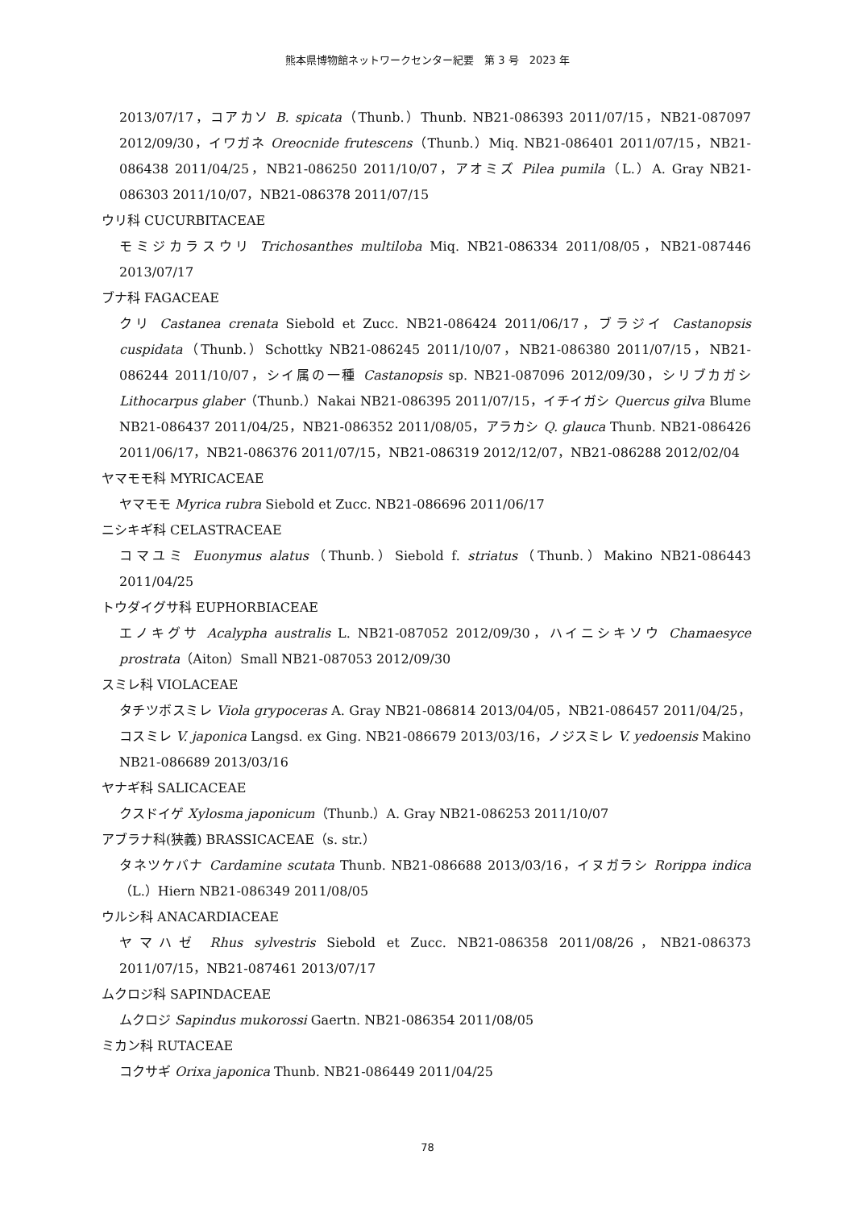熊本県博物館ネットワークセンター紀要　第 3 号　2023 年
2013/07/17，コアカソ B. spicata（Thunb.）Thunb. NB21-086393 2011/07/15，NB21-087097 2012/09/30，イワガネ Oreocnide frutescens（Thunb.）Miq. NB21-086401 2011/07/15，NB21-086438 2011/04/25，NB21-086250 2011/10/07，アオミズ Pilea pumila（L.）A. Gray NB21-086303 2011/10/07，NB21-086378 2011/07/15
ウリ科 CUCURBITACEAE
モミジカラスウリ Trichosanthes multiloba Miq. NB21-086334 2011/08/05，NB21-087446 2013/07/17
ブナ科 FAGACEAE
クリ Castanea crenata Siebold et Zucc. NB21-086424 2011/06/17，ブラジイ Castanopsis cuspidata（Thunb.）Schottky NB21-086245 2011/10/07，NB21-086380 2011/07/15，NB21-086244 2011/10/07，シイ属の一種 Castanopsis sp. NB21-087096 2012/09/30，シリブカガシ Lithocarpus glaber（Thunb.）Nakai NB21-086395 2011/07/15，イチイガシ Quercus gilva Blume NB21-086437 2011/04/25，NB21-086352 2011/08/05，アラカシ Q. glauca Thunb. NB21-086426 2011/06/17，NB21-086376 2011/07/15，NB21-086319 2012/12/07，NB21-086288 2012/02/04
ヤマモモ科 MYRICACEAE
ヤマモモ Myrica rubra Siebold et Zucc. NB21-086696 2011/06/17
ニシキギ科 CELASTRACEAE
コマユミ Euonymus alatus（Thunb.）Siebold f. striatus（Thunb.）Makino NB21-086443 2011/04/25
トウダイグサ科 EUPHORBIACEAE
エノキグサ Acalypha australis L. NB21-087052 2012/09/30，ハイニシキソウ Chamaesyce prostrata（Aiton）Small NB21-087053 2012/09/30
スミレ科 VIOLACEAE
タチツボスミレ Viola grypoceras A. Gray NB21-086814 2013/04/05，NB21-086457 2011/04/25，コスミレ V. japonica Langsd. ex Ging. NB21-086679 2013/03/16，ノジスミレ V. yedoensis Makino NB21-086689 2013/03/16
ヤナギ科 SALICACEAE
クスドイゲ Xylosma japonicum（Thunb.）A. Gray NB21-086253 2011/10/07
アブラナ科(狭義) BRASSICACEAE（s. str.）
タネツケバナ Cardamine scutata Thunb. NB21-086688 2013/03/16，イヌガラシ Rorippa indica（L.）Hiern NB21-086349 2011/08/05
ウルシ科 ANACARDIACEAE
ヤマハゼ Rhus sylvestris Siebold et Zucc. NB21-086358 2011/08/26，NB21-086373 2011/07/15，NB21-087461 2013/07/17
ムクロジ科 SAPINDACEAE
ムクロジ Sapindus mukorossi Gaertn. NB21-086354 2011/08/05
ミカン科 RUTACEAE
コクサギ Orixa japonica Thunb. NB21-086449 2011/04/25
78